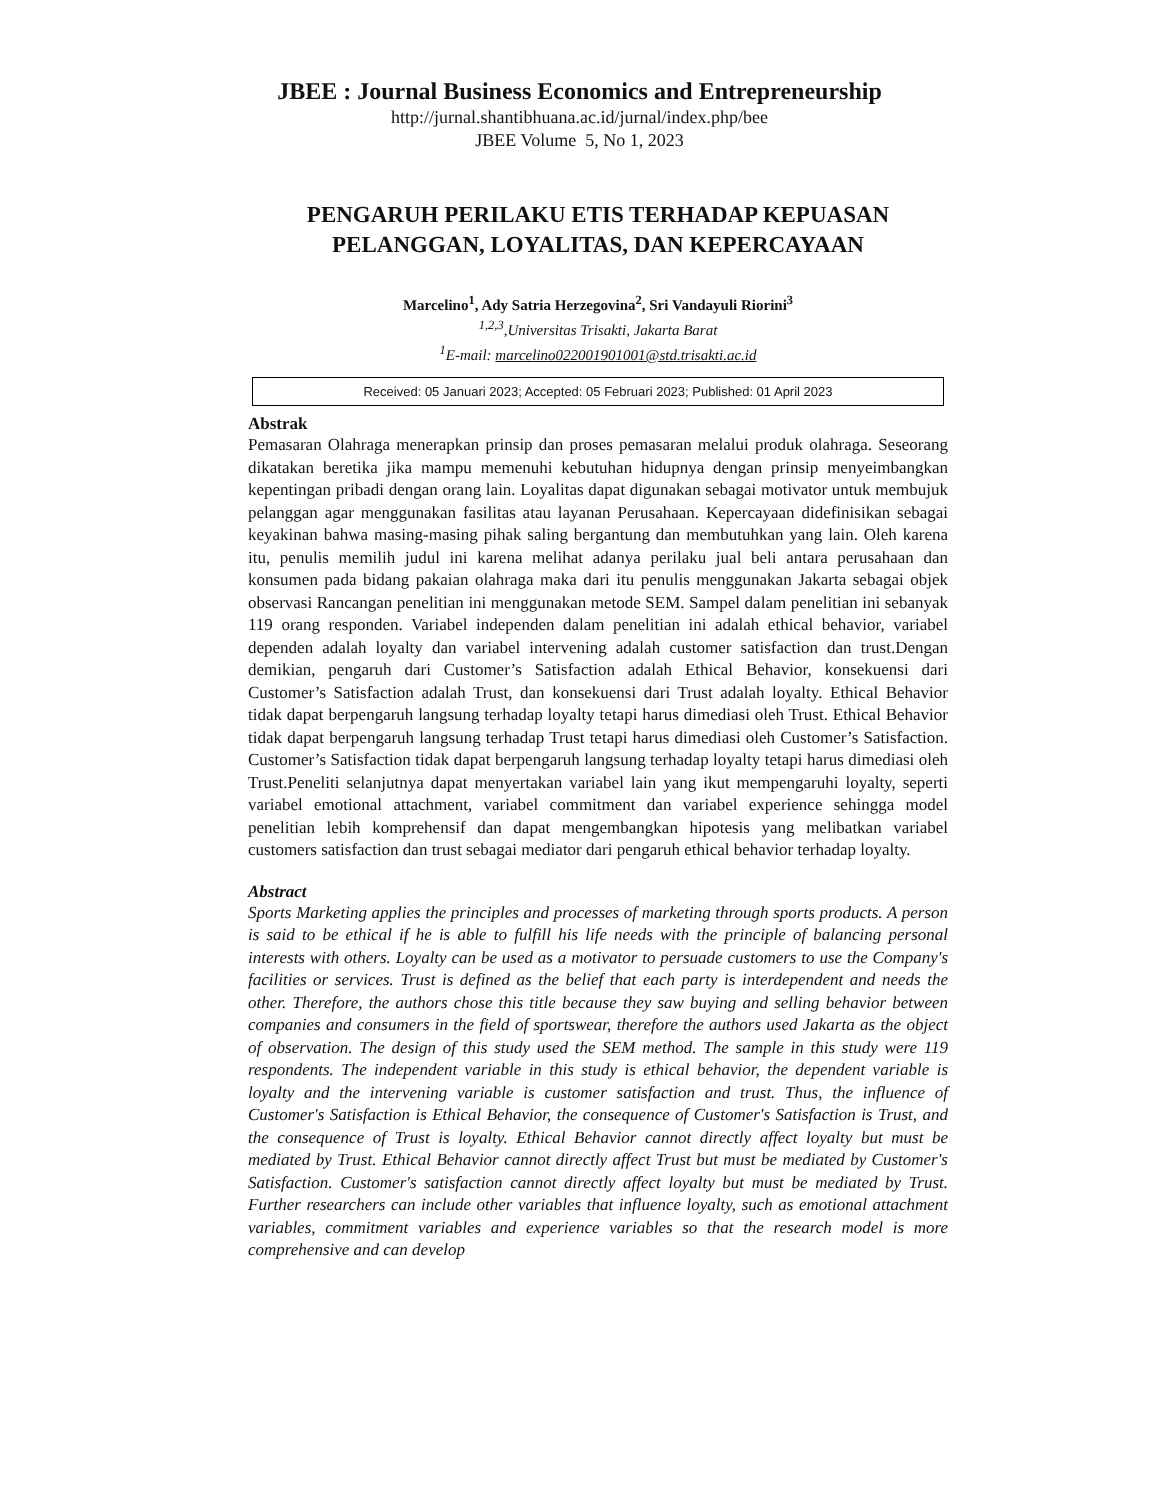JBEE : Journal Business Economics and Entrepreneurship
http://jurnal.shantibhuana.ac.id/jurnal/index.php/bee
JBEE Volume 5, No 1, 2023
PENGARUH PERILAKU ETIS TERHADAP KEPUASAN PELANGGAN, LOYALITAS, DAN KEPERCAYAAN
Marcelino<sup>1</sup>, Ady Satria Herzegovina<sup>2</sup>, Sri Vandayuli Riorini<sup>3</sup>
<sup>1,2,3</sup>,Universitas Trisakti, Jakarta Barat
<sup>1</sup> E-mail: marcelino022001901001@std.trisakti.ac.id
Received: 05 Januari 2023; Accepted: 05 Februari 2023; Published: 01 April 2023
Abstrak
Pemasaran Olahraga menerapkan prinsip dan proses pemasaran melalui produk olahraga. Seseorang dikatakan beretika jika mampu memenuhi kebutuhan hidupnya dengan prinsip menyeimbangkan kepentingan pribadi dengan orang lain. Loyalitas dapat digunakan sebagai motivator untuk membujuk pelanggan agar menggunakan fasilitas atau layanan Perusahaan. Kepercayaan didefinisikan sebagai keyakinan bahwa masing-masing pihak saling bergantung dan membutuhkan yang lain. Oleh karena itu, penulis memilih judul ini karena melihat adanya perilaku jual beli antara perusahaan dan konsumen pada bidang pakaian olahraga maka dari itu penulis menggunakan Jakarta sebagai objek observasi Rancangan penelitian ini menggunakan metode SEM. Sampel dalam penelitian ini sebanyak 119 orang responden. Variabel independen dalam penelitian ini adalah ethical behavior, variabel dependen adalah loyalty dan variabel intervening adalah customer satisfaction dan trust.Dengan demikian, pengaruh dari Customer’s Satisfaction adalah Ethical Behavior, konsekuensi dari Customer’s Satisfaction adalah Trust, dan konsekuensi dari Trust adalah loyalty. Ethical Behavior tidak dapat berpengaruh langsung terhadap loyalty tetapi harus dimediasi oleh Trust. Ethical Behavior tidak dapat berpengaruh langsung terhadap Trust tetapi harus dimediasi oleh Customer’s Satisfaction. Customer’s Satisfaction tidak dapat berpengaruh langsung terhadap loyalty tetapi harus dimediasi oleh Trust.Peneliti selanjutnya dapat menyertakan variabel lain yang ikut mempengaruhi loyalty, seperti variabel emotional attachment, variabel commitment dan variabel experience sehingga model penelitian lebih komprehensif dan dapat mengembangkan hipotesis yang melibatkan variabel customers satisfaction dan trust sebagai mediator dari pengaruh ethical behavior terhadap loyalty.
Abstract
Sports Marketing applies the principles and processes of marketing through sports products. A person is said to be ethical if he is able to fulfill his life needs with the principle of balancing personal interests with others. Loyalty can be used as a motivator to persuade customers to use the Company's facilities or services. Trust is defined as the belief that each party is interdependent and needs the other. Therefore, the authors chose this title because they saw buying and selling behavior between companies and consumers in the field of sportswear, therefore the authors used Jakarta as the object of observation. The design of this study used the SEM method. The sample in this study were 119 respondents. The independent variable in this study is ethical behavior, the dependent variable is loyalty and the intervening variable is customer satisfaction and trust. Thus, the influence of Customer's Satisfaction is Ethical Behavior, the consequence of Customer's Satisfaction is Trust, and the consequence of Trust is loyalty. Ethical Behavior cannot directly affect loyalty but must be mediated by Trust. Ethical Behavior cannot directly affect Trust but must be mediated by Customer's Satisfaction. Customer's satisfaction cannot directly affect loyalty but must be mediated by Trust. Further researchers can include other variables that influence loyalty, such as emotional attachment variables, commitment variables and experience variables so that the research model is more comprehensive and can develop